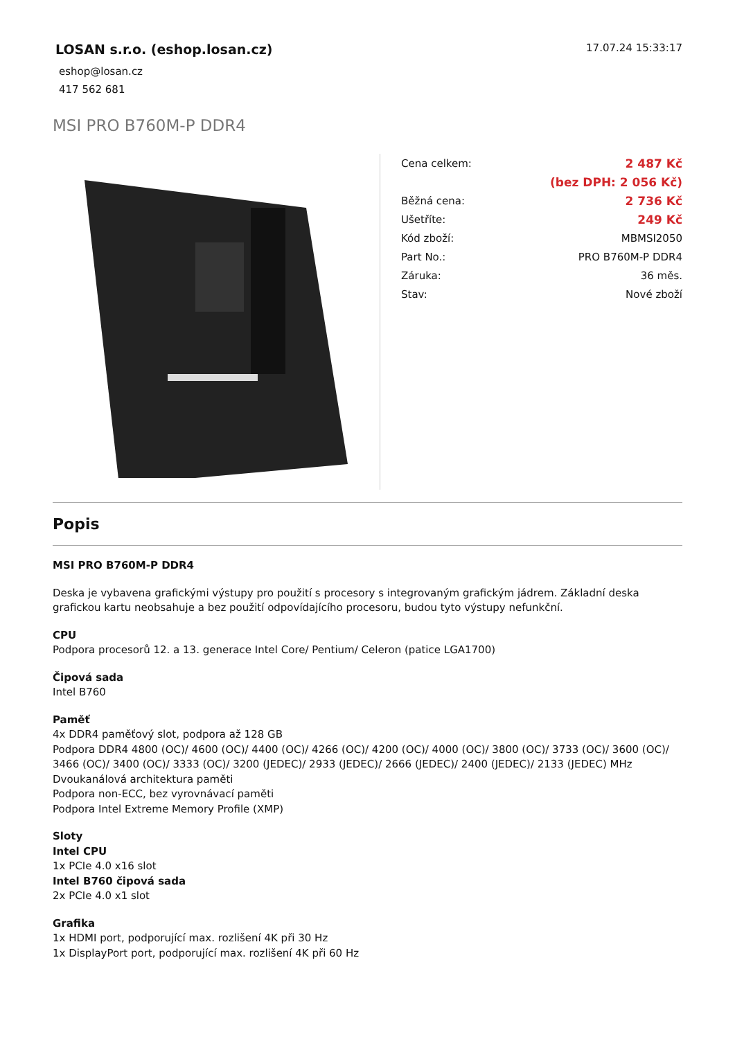LOSAN s.r.o. (eshop.losan.cz)
eshop@losan.cz
417 562 681
17.07.24 15:33:17
MSI PRO B760M-P DDR4
| Cena celkem: | 2 487 Kč |
| | (bez DPH: 2 056 Kč) |
| Běžná cena: | 2 736 Kč |
| Ušetříte: | 249 Kč |
| Kód zboží: | MBMSI2050 |
| Part No.: | PRO B760M-P DDR4 |
| Záruka: | 36 měs. |
| Stav: | Nové zboží |
Popis
MSI PRO B760M-P DDR4
Deska je vybavena grafickými výstupy pro použití s procesory s integrovaným grafickým jádrem. Základní deska grafickou kartu neobsahuje a bez použití odpovídajícího procesoru, budou tyto výstupy nefunkční.
CPU
Podpora procesorů 12. a 13. generace Intel Core/ Pentium/ Celeron (patice LGA1700)
Čipová sada
Intel B760
Paměť
4x DDR4 paměťový slot, podpora až 128 GB
Podpora DDR4 4800 (OC)/ 4600 (OC)/ 4400 (OC)/ 4266 (OC)/ 4200 (OC)/ 4000 (OC)/ 3800 (OC)/ 3733 (OC)/ 3600 (OC)/ 3466 (OC)/ 3400 (OC)/ 3333 (OC)/ 3200 (JEDEC)/ 2933 (JEDEC)/ 2666 (JEDEC)/ 2400 (JEDEC)/ 2133 (JEDEC) MHz
Dvoukanálová architektura paměti
Podpora non-ECC, bez vyrovnávací paměti
Podpora Intel Extreme Memory Profile (XMP)
Sloty
Intel CPU
1x PCIe 4.0 x16 slot
Intel B760 čipová sada
2x PCIe 4.0 x1 slot
Grafika
1x HDMI port, podporující max. rozlišení 4K při 30 Hz
1x DisplayPort port, podporující max. rozlišení 4K při 60 Hz